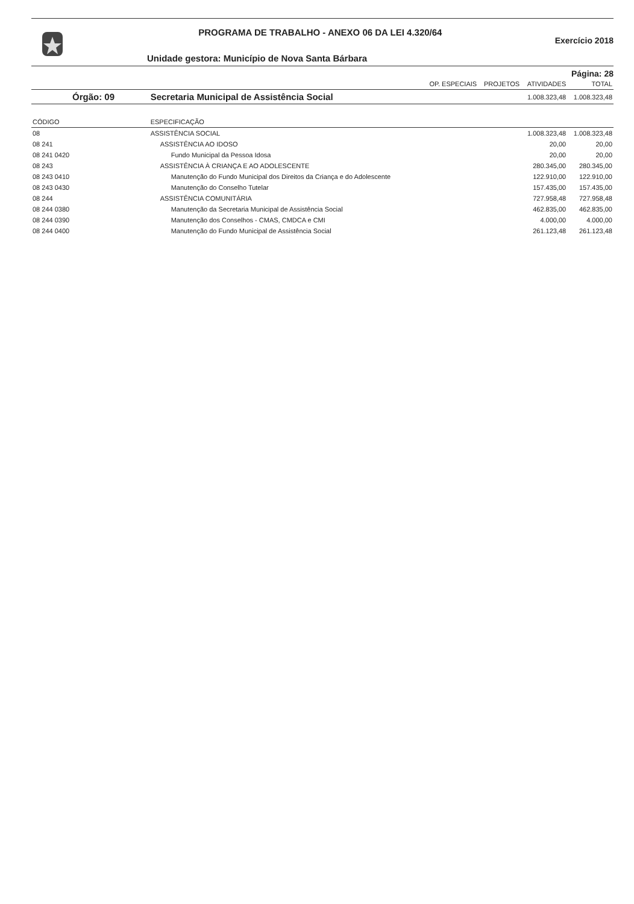PROGRAMA DE TRABALHO - ANEXO 06 DA LEI 4.320/64
Unidade gestora: Município de Nova Santa Bárbara
Exercício 2018
Página: 28
| | | OP. ESPECIAIS | PROJETOS | ATIVIDADES | TOTAL |
| --- | --- | --- | --- | --- | --- |
| Órgão: 09 | Secretaria Municipal de Assistência Social | | | 1.008.323,48 | 1.008.323,48 |
| CÓDIGO | ESPECIFICAÇÃO | | | | |
| 08 | ASSISTÊNCIA SOCIAL | | | 1.008.323,48 | 1.008.323,48 |
| 08 241 | ASSISTÊNCIA AO IDOSO | | | 20,00 | 20,00 |
| 08 241 0420 | Fundo Municipal da Pessoa Idosa | | | 20,00 | 20,00 |
| 08 243 | ASSISTÊNCIA À CRIANÇA E AO ADOLESCENTE | | | 280.345,00 | 280.345,00 |
| 08 243 0410 | Manutenção do Fundo Municipal dos Direitos da Criança e do Adolescente | | | 122.910,00 | 122.910,00 |
| 08 243 0430 | Manutenção do Conselho Tutelar | | | 157.435,00 | 157.435,00 |
| 08 244 | ASSISTÊNCIA COMUNITÁRIA | | | 727.958,48 | 727.958,48 |
| 08 244 0380 | Manutenção da Secretaria Municipal de Assistência Social | | | 462.835,00 | 462.835,00 |
| 08 244 0390 | Manutenção dos Conselhos - CMAS, CMDCA e CMI | | | 4.000,00 | 4.000,00 |
| 08 244 0400 | Manutenção do Fundo Municipal de Assistência Social | | | 261.123,48 | 261.123,48 |